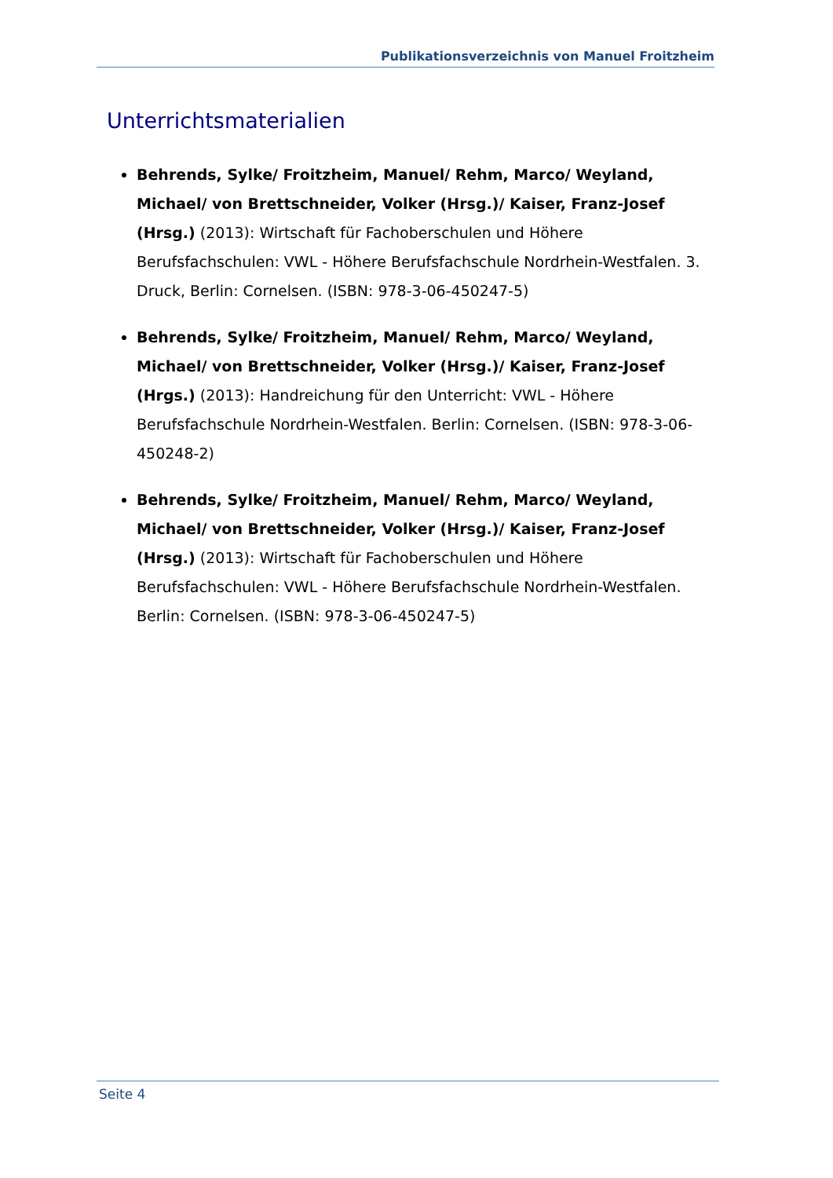Publikationsverzeichnis von Manuel Froitzheim
Unterrichtsmaterialien
Behrends, Sylke/ Froitzheim, Manuel/ Rehm, Marco/ Weyland, Michael/ von Brettschneider, Volker (Hrsg.)/ Kaiser, Franz-Josef (Hrsg.) (2013): Wirtschaft für Fachoberschulen und Höhere Berufsfachschulen: VWL - Höhere Berufsfachschule Nordrhein-Westfalen. 3. Druck, Berlin: Cornelsen. (ISBN: 978-3-06-450247-5)
Behrends, Sylke/ Froitzheim, Manuel/ Rehm, Marco/ Weyland, Michael/ von Brettschneider, Volker (Hrsg.)/ Kaiser, Franz-Josef (Hrgs.) (2013): Handreichung für den Unterricht: VWL - Höhere Berufsfachschule Nordrhein-Westfalen. Berlin: Cornelsen. (ISBN: 978-3-06-450248-2)
Behrends, Sylke/ Froitzheim, Manuel/ Rehm, Marco/ Weyland, Michael/ von Brettschneider, Volker (Hrsg.)/ Kaiser, Franz-Josef (Hrsg.) (2013): Wirtschaft für Fachoberschulen und Höhere Berufsfachschulen: VWL - Höhere Berufsfachschule Nordrhein-Westfalen. Berlin: Cornelsen. (ISBN: 978-3-06-450247-5)
Seite 4